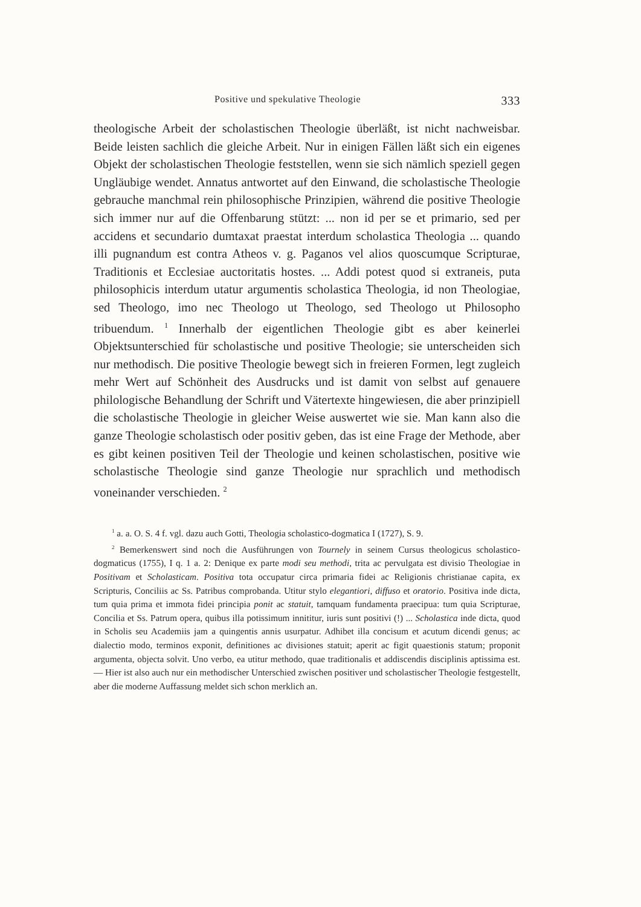Positive und spekulative Theologie 333
theologische Arbeit der scholastischen Theologie überläßt, ist nicht nachweisbar. Beide leisten sachlich die gleiche Arbeit. Nur in einigen Fällen läßt sich ein eigenes Objekt der scholastischen Theologie feststellen, wenn sie sich nämlich speziell gegen Ungläubige wendet. Annatus antwortet auf den Einwand, die scholastische Theologie gebrauche manchmal rein philosophische Prinzipien, während die positive Theologie sich immer nur auf die Offenbarung stützt: ... non id per se et primario, sed per accidens et secundario dumtaxat praestat interdum scholastica Theologia ... quando illi pugnandum est contra Atheos v. g. Paganos vel alios quoscumque Scripturae, Traditionis et Ecclesiae auctoritatis hostes. ... Addi potest quod si extraneis, puta philosophicis interdum utatur argumentis scholastica Theologia, id non Theologiae, sed Theologo, imo nec Theologo ut Theologo, sed Theologo ut Philosopho tribuendum. <sup>1</sup> Innerhalb der eigentlichen Theologie gibt es aber keinerlei Objektsunterschied für scholastische und positive Theologie; sie unterscheiden sich nur methodisch. Die positive Theologie bewegt sich in freieren Formen, legt zugleich mehr Wert auf Schönheit des Ausdrucks und ist damit von selbst auf genauere philologische Behandlung der Schrift und Vätertexte hingewiesen, die aber prinzipiell die scholastische Theologie in gleicher Weise auswertet wie sie. Man kann also die ganze Theologie scholastisch oder positiv geben, das ist eine Frage der Methode, aber es gibt keinen positiven Teil der Theologie und keinen scholastischen, positive wie scholastische Theologie sind ganze Theologie nur sprachlich und methodisch voneinander verschieden. <sup>2</sup>
<sup>1</sup> a. a. O. S. 4 f. vgl. dazu auch Gotti, Theologia scholastico-dogmatica I (1727), S. 9.
<sup>2</sup> Bemerkenswert sind noch die Ausführungen von Tournely in seinem Cursus theologicus scholastico-dogmaticus (1755), I q. 1 a. 2: Denique ex parte modi seu methodi, trita ac pervulgata est divisio Theologiae in Positivam et Scholasticam. Positiva tota occupatur circa primaria fidei ac Religionis christianae capita, ex Scripturis, Conciliis ac Ss. Patribus comprobanda. Utitur stylo elegantiori, diffuso et oratorio. Positiva inde dicta, tum quia prima et immota fidei principia ponit ac statuit, tamquam fundamenta praecipua: tum quia Scripturae, Concilia et Ss. Patrum opera, quibus illa potissimum innititur, iuris sunt positivi (!) ... Scholastica inde dicta, quod in Scholis seu Academiis jam a quingentis annis usurpatur. Adhibet illa concisum et acutum dicendi genus; ac dialectio modo, terminos exponit, definitiones ac divisiones statuit; aperit ac figit quaestionis statum; proponit argumenta, objecta solvit. Uno verbo, ea utitur methodo, quae traditionalis et addiscendis disciplinis aptissima est. — Hier ist also auch nur ein methodischer Unterschied zwischen positiver und scholastischer Theologie festgestellt, aber die moderne Auffassung meldet sich schon merklich an.